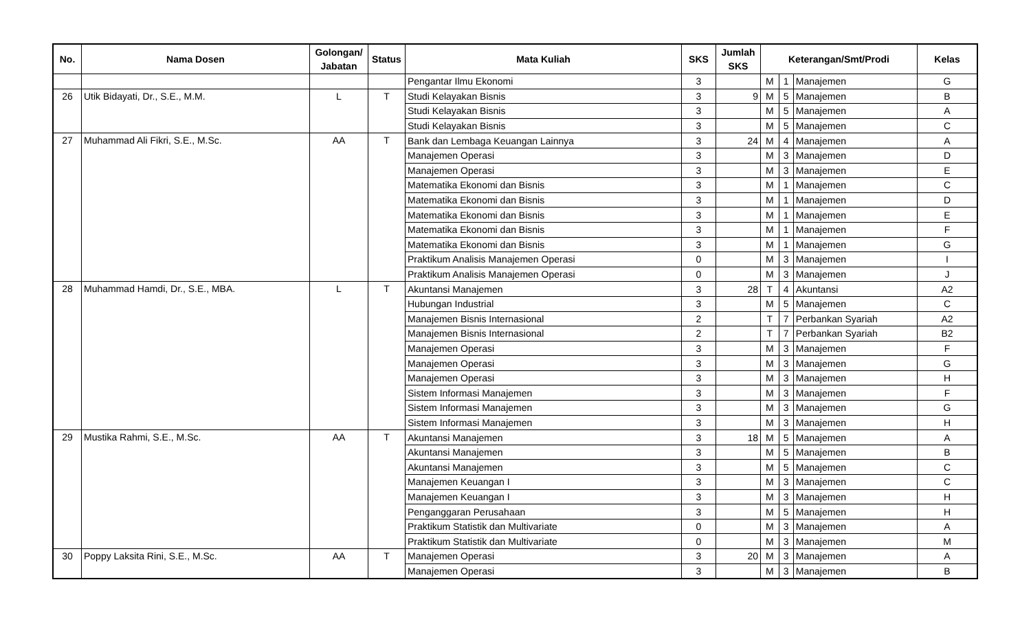| No. | Nama Dosen | Golongan/ Jabatan | Status | Mata Kuliah | SKS | Jumlah SKS | Keterangan/Smt/Prodi | | | Kelas |
| --- | --- | --- | --- | --- | --- | --- | --- | --- | --- | --- |
| | | | | Pengantar Ilmu Ekonomi | 3 | | M | 1 | Manajemen | G |
| 26 | Utik Bidayati, Dr., S.E., M.M. | L | T | Studi Kelayakan Bisnis | 3 | 9 | M | 5 | Manajemen | B |
| | | | | Studi Kelayakan Bisnis | 3 | | M | 5 | Manajemen | A |
| | | | | Studi Kelayakan Bisnis | 3 | | M | 5 | Manajemen | C |
| 27 | Muhammad Ali Fikri, S.E., M.Sc. | AA | T | Bank dan Lembaga Keuangan Lainnya | 3 | 24 | M | 4 | Manajemen | A |
| | | | | Manajemen Operasi | 3 | | M | 3 | Manajemen | D |
| | | | | Manajemen Operasi | 3 | | M | 3 | Manajemen | E |
| | | | | Matematika Ekonomi dan Bisnis | 3 | | M | 1 | Manajemen | C |
| | | | | Matematika Ekonomi dan Bisnis | 3 | | M | 1 | Manajemen | D |
| | | | | Matematika Ekonomi dan Bisnis | 3 | | M | 1 | Manajemen | E |
| | | | | Matematika Ekonomi dan Bisnis | 3 | | M | 1 | Manajemen | F |
| | | | | Matematika Ekonomi dan Bisnis | 3 | | M | 1 | Manajemen | G |
| | | | | Praktikum Analisis Manajemen Operasi | 0 | | M | 3 | Manajemen | I |
| | | | | Praktikum Analisis Manajemen Operasi | 0 | | M | 3 | Manajemen | J |
| 28 | Muhammad Hamdi, Dr., S.E., MBA. | L | T | Akuntansi Manajemen | 3 | 28 | T | 4 | Akuntansi | A2 |
| | | | | Hubungan Industrial | 3 | | M | 5 | Manajemen | C |
| | | | | Manajemen Bisnis Internasional | 2 | | T | 7 | Perbankan Syariah | A2 |
| | | | | Manajemen Bisnis Internasional | 2 | | T | 7 | Perbankan Syariah | B2 |
| | | | | Manajemen Operasi | 3 | | M | 3 | Manajemen | F |
| | | | | Manajemen Operasi | 3 | | M | 3 | Manajemen | G |
| | | | | Manajemen Operasi | 3 | | M | 3 | Manajemen | H |
| | | | | Sistem Informasi Manajemen | 3 | | M | 3 | Manajemen | F |
| | | | | Sistem Informasi Manajemen | 3 | | M | 3 | Manajemen | G |
| | | | | Sistem Informasi Manajemen | 3 | | M | 3 | Manajemen | H |
| 29 | Mustika Rahmi, S.E., M.Sc. | AA | T | Akuntansi Manajemen | 3 | 18 | M | 5 | Manajemen | A |
| | | | | Akuntansi Manajemen | 3 | | M | 5 | Manajemen | B |
| | | | | Akuntansi Manajemen | 3 | | M | 5 | Manajemen | C |
| | | | | Manajemen Keuangan I | 3 | | M | 3 | Manajemen | C |
| | | | | Manajemen Keuangan I | 3 | | M | 3 | Manajemen | H |
| | | | | Penganggaran Perusahaan | 3 | | M | 5 | Manajemen | H |
| | | | | Praktikum Statistik dan Multivariate | 0 | | M | 3 | Manajemen | A |
| | | | | Praktikum Statistik dan Multivariate | 0 | | M | 3 | Manajemen | M |
| 30 | Poppy Laksita Rini, S.E., M.Sc. | AA | T | Manajemen Operasi | 3 | 20 | M | 3 | Manajemen | A |
| | | | | Manajemen Operasi | 3 | | M | 3 | Manajemen | B |